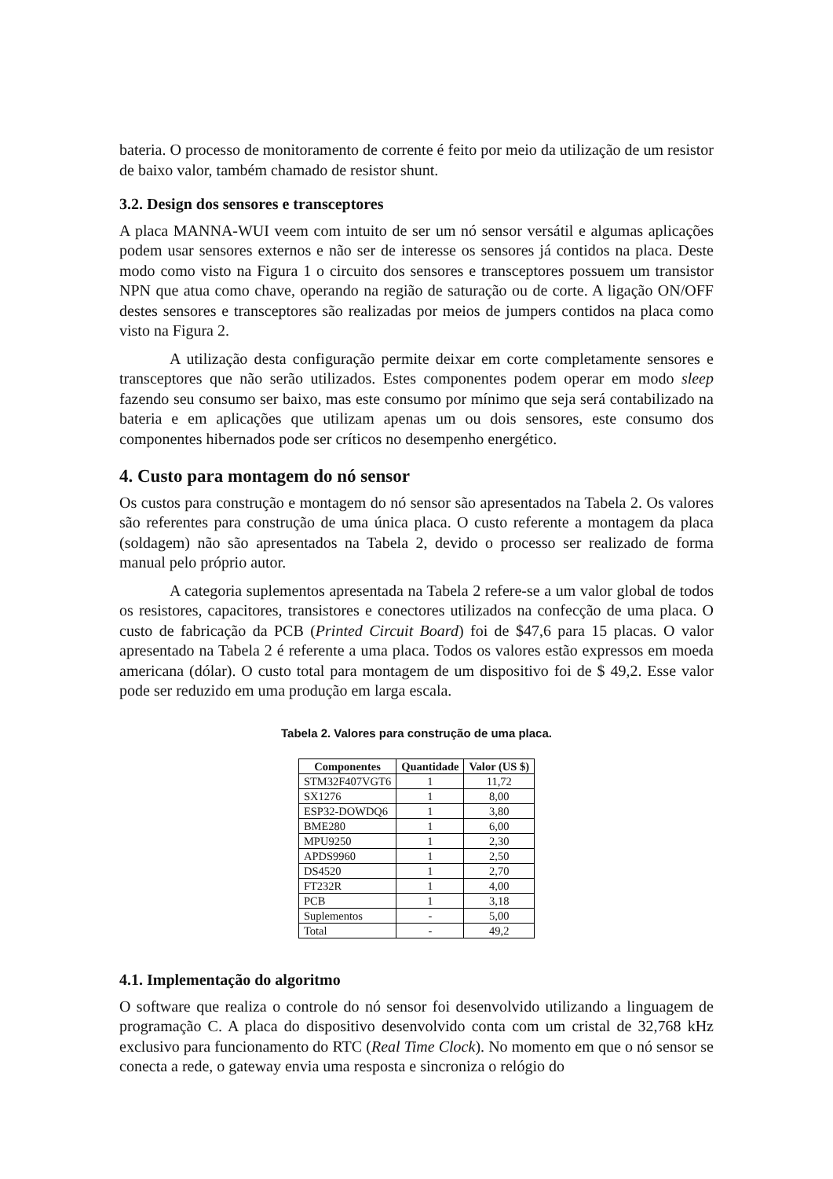bateria. O processo de monitoramento de corrente é feito por meio da utilização de um resistor de baixo valor, também chamado de resistor shunt.
3.2. Design dos sensores e transceptores
A placa MANNA-WUI veem com intuito de ser um nó sensor versátil e algumas aplicações podem usar sensores externos e não ser de interesse os sensores já contidos na placa. Deste modo como visto na Figura 1 o circuito dos sensores e transceptores possuem um transistor NPN que atua como chave, operando na região de saturação ou de corte. A ligação ON/OFF destes sensores e transceptores são realizadas por meios de jumpers contidos na placa como visto na Figura 2.
A utilização desta configuração permite deixar em corte completamente sensores e transceptores que não serão utilizados. Estes componentes podem operar em modo sleep fazendo seu consumo ser baixo, mas este consumo por mínimo que seja será contabilizado na bateria e em aplicações que utilizam apenas um ou dois sensores, este consumo dos componentes hibernados pode ser críticos no desempenho energético.
4. Custo para montagem do nó sensor
Os custos para construção e montagem do nó sensor são apresentados na Tabela 2. Os valores são referentes para construção de uma única placa. O custo referente a montagem da placa (soldagem) não são apresentados na Tabela 2, devido o processo ser realizado de forma manual pelo próprio autor.
A categoria suplementos apresentada na Tabela 2 refere-se a um valor global de todos os resistores, capacitores, transistores e conectores utilizados na confecção de uma placa. O custo de fabricação da PCB (Printed Circuit Board) foi de $47,6 para 15 placas. O valor apresentado na Tabela 2 é referente a uma placa. Todos os valores estão expressos em moeda americana (dólar). O custo total para montagem de um dispositivo foi de $ 49,2. Esse valor pode ser reduzido em uma produção em larga escala.
Tabela 2. Valores para construção de uma placa.
| Componentes | Quantidade | Valor (US $) |
| --- | --- | --- |
| STM32F407VGT6 | 1 | 11,72 |
| SX1276 | 1 | 8,00 |
| ESP32-DOWDQ6 | 1 | 3,80 |
| BME280 | 1 | 6,00 |
| MPU9250 | 1 | 2,30 |
| APDS9960 | 1 | 2,50 |
| DS4520 | 1 | 2,70 |
| FT232R | 1 | 4,00 |
| PCB | 1 | 3,18 |
| Suplementos | - | 5,00 |
| Total | - | 49,2 |
4.1. Implementação do algoritmo
O software que realiza o controle do nó sensor foi desenvolvido utilizando a linguagem de programação C. A placa do dispositivo desenvolvido conta com um cristal de 32,768 kHz exclusivo para funcionamento do RTC (Real Time Clock). No momento em que o nó sensor se conecta a rede, o gateway envia uma resposta e sincroniza o relógio do